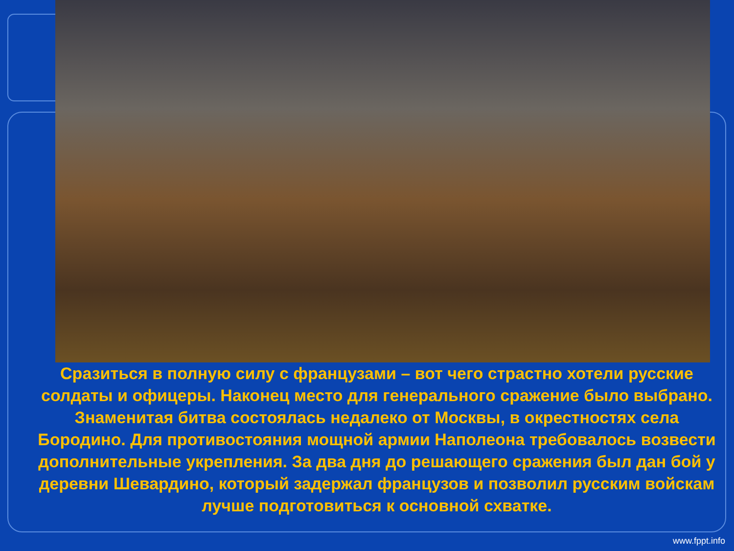Сразиться в полную силу с французами – вот чего страстно хотели русские солдаты и офицеры. Наконец место для генерального сражение было выбрано. Знаменитая битва состоялась недалеко от Москвы, в окрестностях села Бородино. Для противостояния мощной армии Наполеона требовалось возвести дополнительные укрепления. За два дня до решающего сражения был дан бой у деревни Шевардино, который задержал французов и позволил русским войскам лучше подготовиться к основной схватке.
www.fppt.info